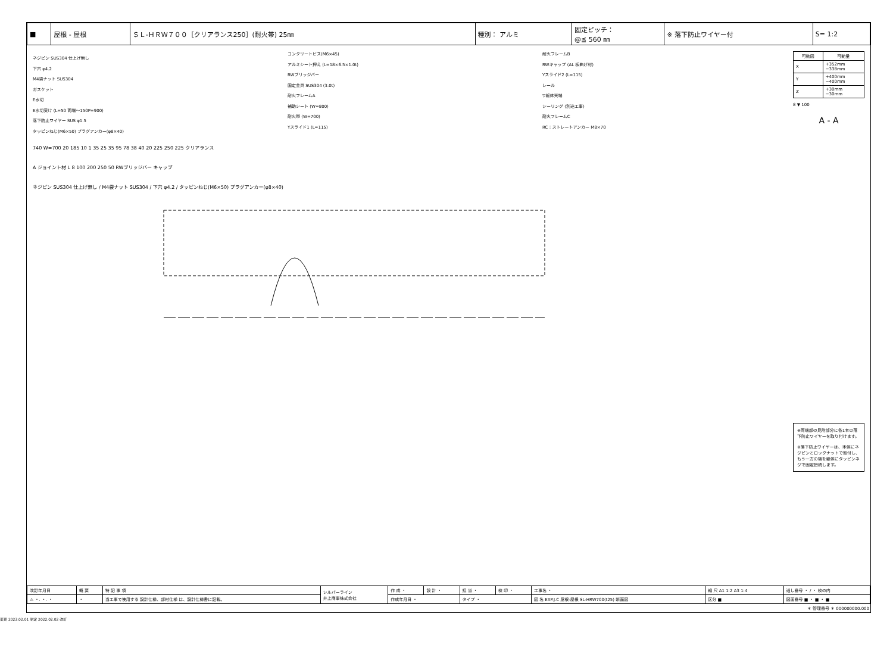| ■ | 屋根 - 屋根 | ＳＬ-ＨＲＷ７００［クリアランス250］(耐火帯) 25㎜ | 種別： アルミ | 固定ピッチ： @≦ 560 ㎜ | ※ 落下防止ワイヤー付 | S= 1:2 |
ネジピン SUS304 仕上げ無し
下穴 φ4.2
M4袋ナット SUS304
ガスケット
E水切
E水切受け (L=50 両端～150P=900)
落下防止ワイヤー SUS φ1.5
タッピンねじ(M6×50) プラグアンカー(φ8×40)
コンクリートビス(M6×45)
アルミシート押え (L=18×6.5×1.0t)
RWブリッジバー
固定金具 SUS304 (3.0t)
耐火フレームA
補助シート (W=800)
耐火帯 (W=700)
Yスライド1 (L=115)
耐火フレームB
RWキャップ (AL 板曲げ材)
Yスライド2 (L=115)
レール
▽躯体天端
シーリング (別途工事)
耐火フレームC
RC：ストレートアンカー M8×70
740 W=700 20 185 10 1 35 25 35 95 78 38 40 20 225 250 225 クリアランス
A ジョイント材 L 8 100 200 250 50 RWブリッジバー キャップ
ネジピン SUS304 仕上げ無し / M4袋ナット SUS304 / 下穴 φ4.2 / タッピンねじ(M6×50) プラグアンカー(φ8×40)
| 可動図 | 可動量 |
| --- | --- |
| X | +352mm −338mm |
| Y | +400mm −400mm |
| Z | +30mm −30mm |
8 ▼ 100
A - A
※両端部の見附部分に各1本の落下防止ワイヤーを取り付けます。
※落下防止ワイヤーは、本体にネジピンとロックナットで取付し、もう一方の端を躯体にタッピンネジで固定接続します。
| 改訂年月日 | 概 要 | 特 記 事 項 | シルバーライン 井上商事株式会社 | 作 成 ・ | 設 計 ・ | 担 当 ・ | 検 印 ・ | 工事名 ・ | 縮 尺 A1 1:2 A3 1:4 | 通し番号 ・ / ・ 枚の内 |
| ⚠ ・. ・. ・ | ・ | 当工事で使用する 設計仕様、部材仕様 は、設計仕様書に記載。 | | 作成年月日 ・ | | タイプ ・ | | 図 名 EXP.J.C 屋根-屋根 SL-HRW700(t25) 断面図 | 区分 ■ | 図面番号 ■ ・ ■ ・ ■ |
＊ 管理番号 ＊ 000000000.000
変更 2023.02.01 制定 2022.02.02 改訂